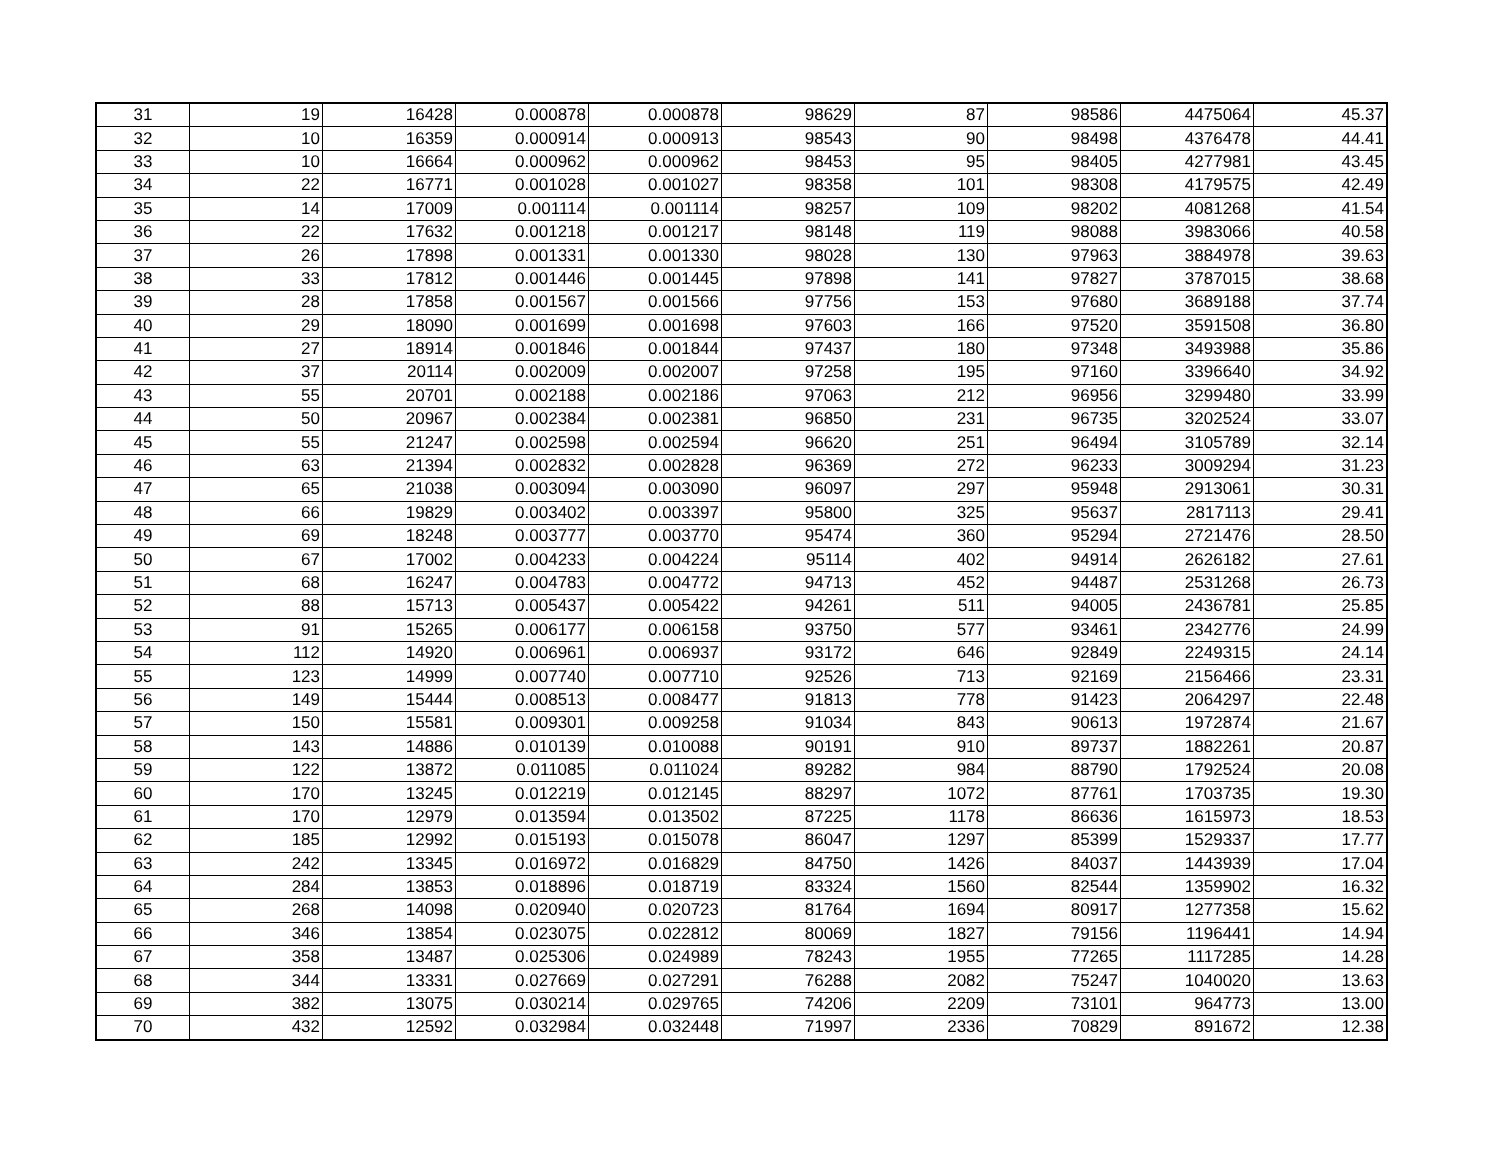| 31 | 19 | 16428 | 0.000878 | 0.000878 | 98629 | 87 | 98586 | 4475064 | 45.37 |
| 32 | 10 | 16359 | 0.000914 | 0.000913 | 98543 | 90 | 98498 | 4376478 | 44.41 |
| 33 | 10 | 16664 | 0.000962 | 0.000962 | 98453 | 95 | 98405 | 4277981 | 43.45 |
| 34 | 22 | 16771 | 0.001028 | 0.001027 | 98358 | 101 | 98308 | 4179575 | 42.49 |
| 35 | 14 | 17009 | 0.001114 | 0.001114 | 98257 | 109 | 98202 | 4081268 | 41.54 |
| 36 | 22 | 17632 | 0.001218 | 0.001217 | 98148 | 119 | 98088 | 3983066 | 40.58 |
| 37 | 26 | 17898 | 0.001331 | 0.001330 | 98028 | 130 | 97963 | 3884978 | 39.63 |
| 38 | 33 | 17812 | 0.001446 | 0.001445 | 97898 | 141 | 97827 | 3787015 | 38.68 |
| 39 | 28 | 17858 | 0.001567 | 0.001566 | 97756 | 153 | 97680 | 3689188 | 37.74 |
| 40 | 29 | 18090 | 0.001699 | 0.001698 | 97603 | 166 | 97520 | 3591508 | 36.80 |
| 41 | 27 | 18914 | 0.001846 | 0.001844 | 97437 | 180 | 97348 | 3493988 | 35.86 |
| 42 | 37 | 20114 | 0.002009 | 0.002007 | 97258 | 195 | 97160 | 3396640 | 34.92 |
| 43 | 55 | 20701 | 0.002188 | 0.002186 | 97063 | 212 | 96956 | 3299480 | 33.99 |
| 44 | 50 | 20967 | 0.002384 | 0.002381 | 96850 | 231 | 96735 | 3202524 | 33.07 |
| 45 | 55 | 21247 | 0.002598 | 0.002594 | 96620 | 251 | 96494 | 3105789 | 32.14 |
| 46 | 63 | 21394 | 0.002832 | 0.002828 | 96369 | 272 | 96233 | 3009294 | 31.23 |
| 47 | 65 | 21038 | 0.003094 | 0.003090 | 96097 | 297 | 95948 | 2913061 | 30.31 |
| 48 | 66 | 19829 | 0.003402 | 0.003397 | 95800 | 325 | 95637 | 2817113 | 29.41 |
| 49 | 69 | 18248 | 0.003777 | 0.003770 | 95474 | 360 | 95294 | 2721476 | 28.50 |
| 50 | 67 | 17002 | 0.004233 | 0.004224 | 95114 | 402 | 94914 | 2626182 | 27.61 |
| 51 | 68 | 16247 | 0.004783 | 0.004772 | 94713 | 452 | 94487 | 2531268 | 26.73 |
| 52 | 88 | 15713 | 0.005437 | 0.005422 | 94261 | 511 | 94005 | 2436781 | 25.85 |
| 53 | 91 | 15265 | 0.006177 | 0.006158 | 93750 | 577 | 93461 | 2342776 | 24.99 |
| 54 | 112 | 14920 | 0.006961 | 0.006937 | 93172 | 646 | 92849 | 2249315 | 24.14 |
| 55 | 123 | 14999 | 0.007740 | 0.007710 | 92526 | 713 | 92169 | 2156466 | 23.31 |
| 56 | 149 | 15444 | 0.008513 | 0.008477 | 91813 | 778 | 91423 | 2064297 | 22.48 |
| 57 | 150 | 15581 | 0.009301 | 0.009258 | 91034 | 843 | 90613 | 1972874 | 21.67 |
| 58 | 143 | 14886 | 0.010139 | 0.010088 | 90191 | 910 | 89737 | 1882261 | 20.87 |
| 59 | 122 | 13872 | 0.011085 | 0.011024 | 89282 | 984 | 88790 | 1792524 | 20.08 |
| 60 | 170 | 13245 | 0.012219 | 0.012145 | 88297 | 1072 | 87761 | 1703735 | 19.30 |
| 61 | 170 | 12979 | 0.013594 | 0.013502 | 87225 | 1178 | 86636 | 1615973 | 18.53 |
| 62 | 185 | 12992 | 0.015193 | 0.015078 | 86047 | 1297 | 85399 | 1529337 | 17.77 |
| 63 | 242 | 13345 | 0.016972 | 0.016829 | 84750 | 1426 | 84037 | 1443939 | 17.04 |
| 64 | 284 | 13853 | 0.018896 | 0.018719 | 83324 | 1560 | 82544 | 1359902 | 16.32 |
| 65 | 268 | 14098 | 0.020940 | 0.020723 | 81764 | 1694 | 80917 | 1277358 | 15.62 |
| 66 | 346 | 13854 | 0.023075 | 0.022812 | 80069 | 1827 | 79156 | 1196441 | 14.94 |
| 67 | 358 | 13487 | 0.025306 | 0.024989 | 78243 | 1955 | 77265 | 1117285 | 14.28 |
| 68 | 344 | 13331 | 0.027669 | 0.027291 | 76288 | 2082 | 75247 | 1040020 | 13.63 |
| 69 | 382 | 13075 | 0.030214 | 0.029765 | 74206 | 2209 | 73101 | 964773 | 13.00 |
| 70 | 432 | 12592 | 0.032984 | 0.032448 | 71997 | 2336 | 70829 | 891672 | 12.38 |